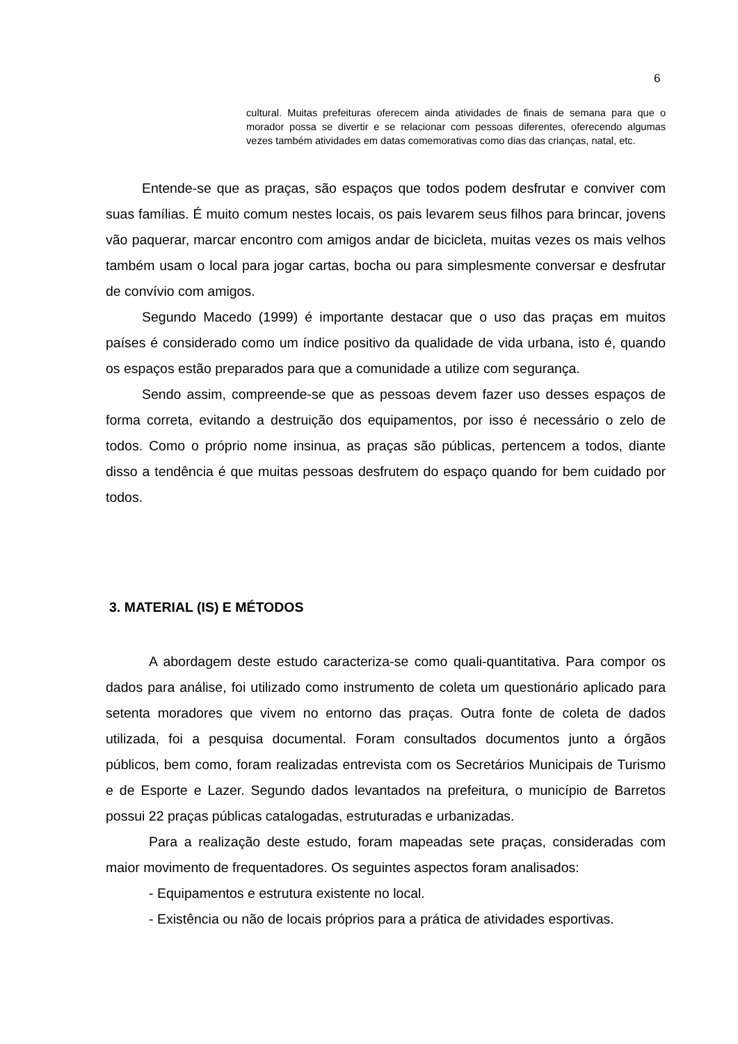6
cultural. Muitas prefeituras oferecem ainda atividades de finais de semana para que o morador possa se divertir e se relacionar com pessoas diferentes, oferecendo algumas vezes também atividades em datas comemorativas como dias das crianças, natal, etc.
Entende-se que as praças, são espaços que todos podem desfrutar e conviver com suas famílias. É muito comum nestes locais, os pais levarem seus filhos para brincar, jovens vão paquerar, marcar encontro com amigos andar de bicicleta, muitas vezes os mais velhos também usam o local para jogar cartas, bocha ou para simplesmente conversar e desfrutar de convívio com amigos.
Segundo Macedo (1999) é importante destacar que o uso das praças em muitos países é considerado como um índice positivo da qualidade de vida urbana, isto é, quando os espaços estão preparados para que a comunidade a utilize com segurança.
Sendo assim, compreende-se que as pessoas devem fazer uso desses espaços de forma correta, evitando a destruição dos equipamentos, por isso é necessário o zelo de todos. Como o próprio nome insinua, as praças são públicas, pertencem a todos, diante disso a tendência é que muitas pessoas desfrutem do espaço quando for bem cuidado por todos.
3. MATERIAL (IS) E MÉTODOS
A abordagem deste estudo caracteriza-se como quali-quantitativa. Para compor os dados para análise, foi utilizado como instrumento de coleta um questionário aplicado para setenta moradores que vivem no entorno das praças. Outra fonte de coleta de dados utilizada, foi a pesquisa documental. Foram consultados documentos junto a órgãos públicos, bem como, foram realizadas entrevista com os Secretários Municipais de Turismo e de Esporte e Lazer. Segundo dados levantados na prefeitura, o município de Barretos possui 22 praças públicas catalogadas, estruturadas e urbanizadas.
Para a realização deste estudo, foram mapeadas sete praças, consideradas com maior movimento de frequentadores. Os seguintes aspectos foram analisados:
- Equipamentos e estrutura existente no local.
- Existência ou não de locais próprios para a prática de atividades esportivas.